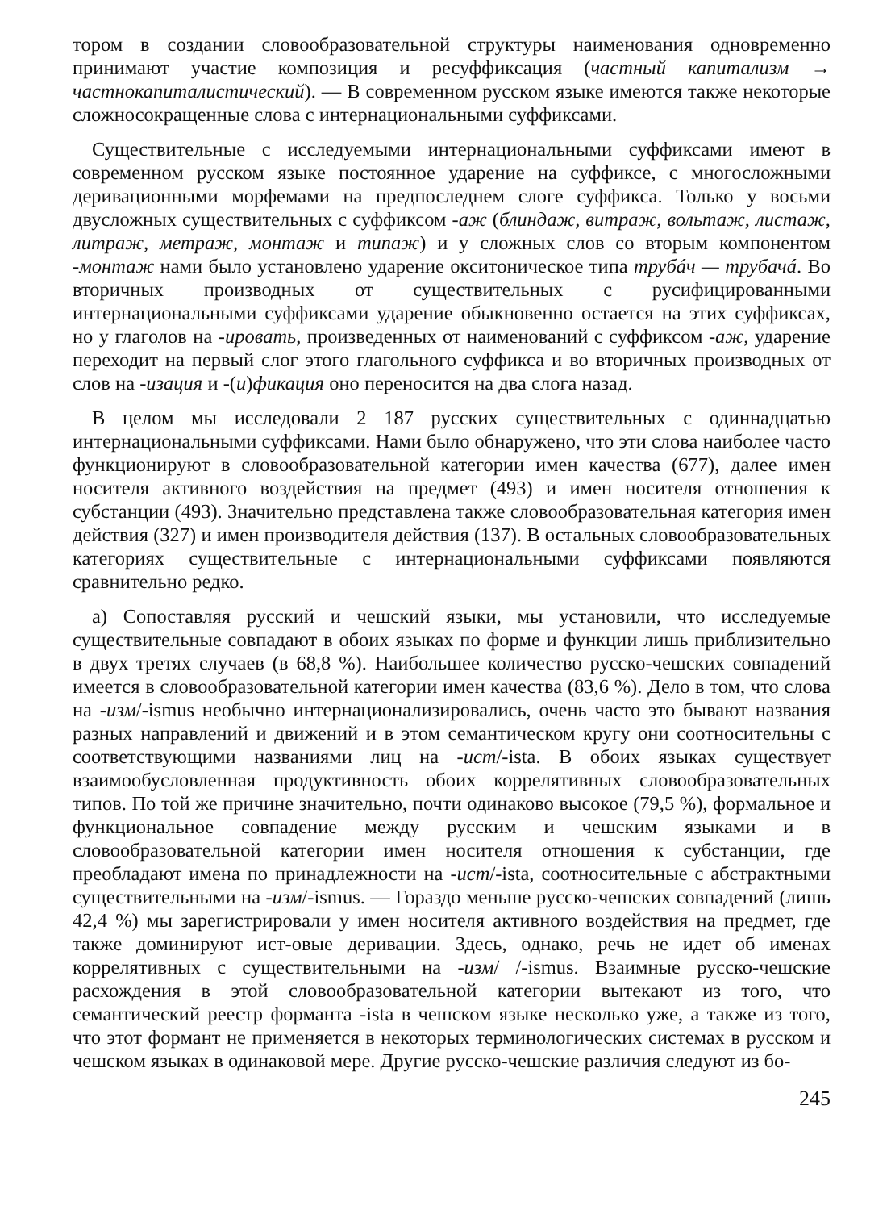тором в создании словообразовательной структуры наименования одновременно принимают участие композиция и ресуффиксация (частный капитализм → частнокапиталистический). — В современном русском языке имеются также некоторые сложносокращенные слова с интернациональными суффиксами.
Существительные с исследуемыми интернациональными суффиксами имеют в современном русском языке постоянное ударение на суффиксе, с многосложными деривационными морфемами на предпоследнем слоге суффикса. Только у восьми двусложных существительных с суффиксом -аж (блиндаж, витраж, вольтаж, листаж, литраж, метраж, монтаж и типаж) и у сложных слов со вторым компонентом -монтаж нами было установлено ударение окситоническое типа трубáч — трубачá. Во вторичных производных от существительных с русифицированными интернациональными суффиксами ударение обыкновенно остается на этих суффиксах, но у глаголов на -ировать, произведенных от наименований с суффиксом -аж, ударение переходит на первый слог этого глагольного суффикса и во вторичных производных от слов на -изация и -(и)фикация оно переносится на два слога назад.
В целом мы исследовали 2 187 русских существительных с одиннадцатью интернациональными суффиксами. Нами было обнаружено, что эти слова наиболее часто функционируют в словообразовательной категории имен качества (677), далее имен носителя активного воздействия на предмет (493) и имен носителя отношения к субстанции (493). Значительно представлена также словообразовательная категория имен действия (327) и имен производителя действия (137). В остальных словообразовательных категориях существительные с интернациональными суффиксами появляются сравнительно редко.
а) Сопоставляя русский и чешский языки, мы установили, что исследуемые существительные совпадают в обоих языках по форме и функции лишь приблизительно в двух третях случаев (в 68,8 %). Наибольшее количество русско-чешских совпадений имеется в словообразовательной категории имен качества (83,6 %). Дело в том, что слова на -изм/-ismus необычно интернационализировались, очень часто это бывают названия разных направлений и движений и в этом семантическом кругу они соотносительны с соответствующими названиями лиц на -ист/-ista. В обоих языках существует взаимообусловленная продуктивность обоих коррелятивных словообразовательных типов. По той же причине значительно, почти одинаково высокое (79,5 %), формальное и функциональное совпадение между русским и чешским языками и в словообразовательной категории имен носителя отношения к субстанции, где преобладают имена по принадлежности на -ист/-ista, соотносительные с абстрактными существительными на -изм/-ismus. — Гораздо меньше русско-чешских совпадений (лишь 42,4 %) мы зарегистрировали у имен носителя активного воздействия на предмет, где также доминируют ист-овые деривации. Здесь, однако, речь не идет об именах коррелятивных с существительными на -изм/ /-ismus. Взаимные русско-чешские расхождения в этой словообразовательной категории вытекают из того, что семантический реестр форманта -ista в чешском языке несколько уже, а также из того, что этот формант не применяется в некоторых терминологических системах в русском и чешском языках в одинаковой мере. Другие русско-чешские различия следуют из бо-
245